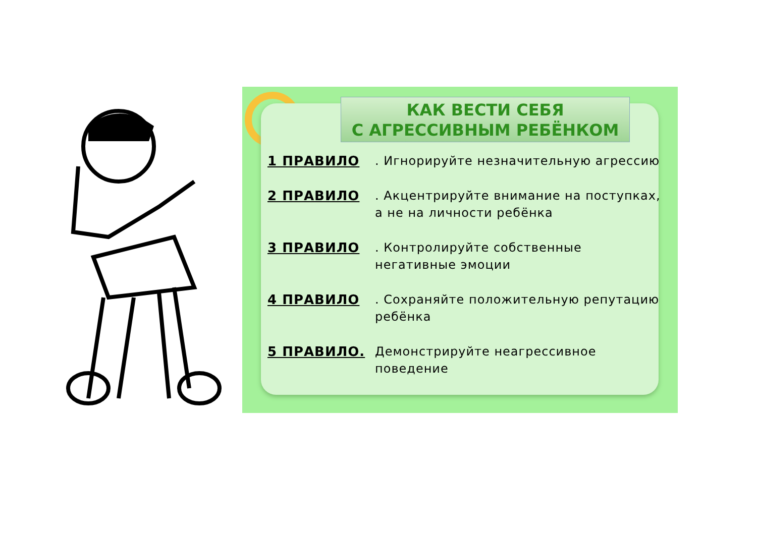КАК ВЕСТИ СЕБЯ
С АГРЕССИВНЫМ РЕБЁНКОМ
1 ПРАВИЛО. Игнорируйте незначительную агрессию
2 ПРАВИЛО. Акцентрируйте внимание на поступках, а не на личности ребёнка
3 ПРАВИЛО. Контролируйте собственные негативные эмоции
4 ПРАВИЛО. Сохраняйте положительную репутацию ребёнка
5 ПРАВИЛО. Демонстрируйте неагрессивное поведение